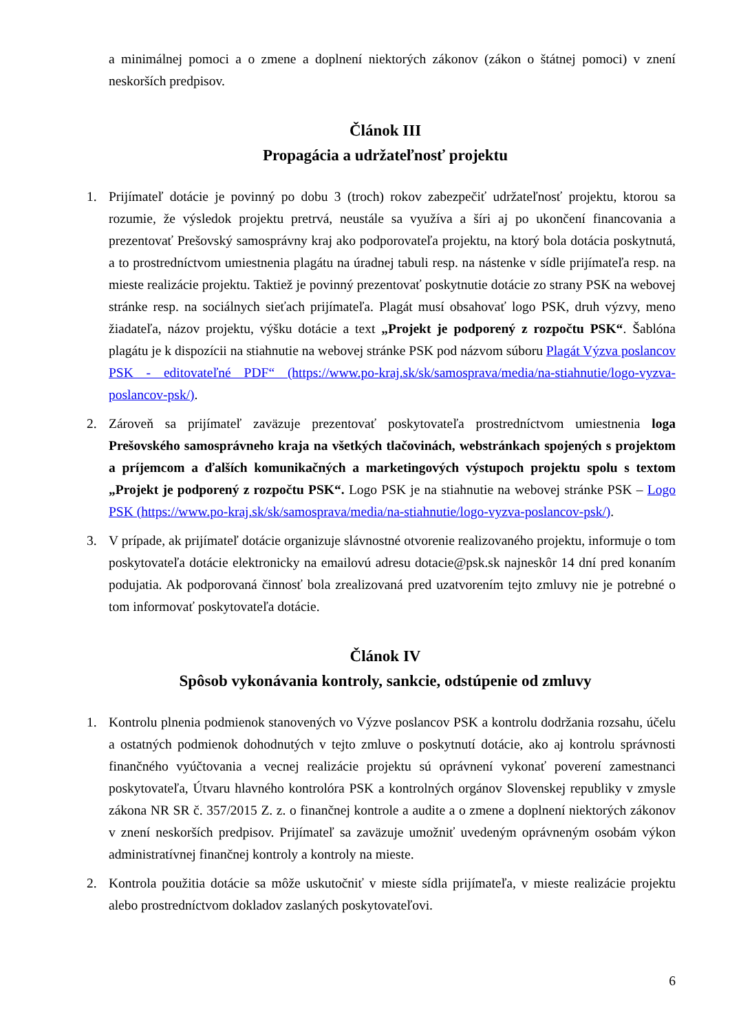a minimálnej pomoci a o zmene a doplnení niektorých zákonov (zákon o štátnej pomoci) v znení neskorších predpisov.
Článok III
Propagácia a udržateľnosť projektu
1. Prijímateľ dotácie je povinný po dobu 3 (troch) rokov zabezpečiť udržateľnosť projektu, ktorou sa rozumie, že výsledok projektu pretrvá, neustále sa využíva a šíri aj po ukončení financovania a prezentovať Prešovský samosprávny kraj ako podporovateľa projektu, na ktorý bola dotácia poskytnutá, a to prostredníctvom umiestnenia plagátu na úradnej tabuli resp. na nástenke v sídle prijímateľa resp. na mieste realizácie projektu. Taktiež je povinný prezentovať poskytnutie dotácie zo strany PSK na webovej stránke resp. na sociálnych sieťach prijímateľa. Plagát musí obsahovať logo PSK, druh výzvy, meno žiadateľa, názov projektu, výšku dotácie a text „Projekt je podporený z rozpočtu PSK“. Šablóna plagátu je k dispozícii na stiahnutie na webovej stránke PSK pod názvom súboru Plagát Výzva poslancov PSK - editovateľné PDF“ (https://www.po-kraj.sk/sk/samosprava/media/na-stiahnutie/logo-vyzva-poslancov-psk/).
2. Zároveň sa prijímateľ zaväzuje prezentovať poskytovateľa prostredníctvom umiestnenia loga Prešovského samosprávneho kraja na všetkých tlačovinách, webstránkach spojených s projektom a príjemcom a ďalších komunikačných a marketingových výstupoch projektu spolu s textom „Projekt je podporený z rozpočtu PSK“. Logo PSK je na stiahnutie na webovej stránke PSK – Logo PSK (https://www.po-kraj.sk/sk/samosprava/media/na-stiahnutie/logo-vyzva-poslancov-psk/).
3. V prípade, ak prijímateľ dotácie organizuje slávnostné otvorenie realizovaného projektu, informuje o tom poskytovateľa dotácie elektronicky na emailovú adresu dotacie@psk.sk najneskôr 14 dní pred konaním podujatia. Ak podporovaná činnosť bola zrealizovaná pred uzatvorením tejto zmluvy nie je potrebné o tom informovať poskytovateľa dotácie.
Článok IV
Spôsob vykonávania kontroly, sankcie, odstúpenie od zmluvy
1. Kontrolu plnenia podmienok stanovených vo Výzve poslancov PSK a kontrolu dodržania rozsahu, účelu a ostatných podmienok dohodnutých v tejto zmluve o poskytnutí dotácie, ako aj kontrolu správnosti finančného vyúčtovania a vecnej realizácie projektu sú oprávnení vykonať poverení zamestnanci poskytovateľa, Útvaru hlavného kontrolóra PSK a kontrolných orgánov Slovenskej republiky v zmysle zákona NR SR č. 357/2015 Z. z. o finančnej kontrole a audite a o zmene a doplnení niektorých zákonov v znení neskorších predpisov. Prijímateľ sa zaväzuje umožniť uvedeným oprávneným osobám výkon administratívnej finančnej kontroly a kontroly na mieste.
2. Kontrola použitia dotácie sa môže uskutočniť v mieste sídla prijímateľa, v mieste realizácie projektu alebo prostredníctvom dokladov zaslaných poskytovateľovi.
6